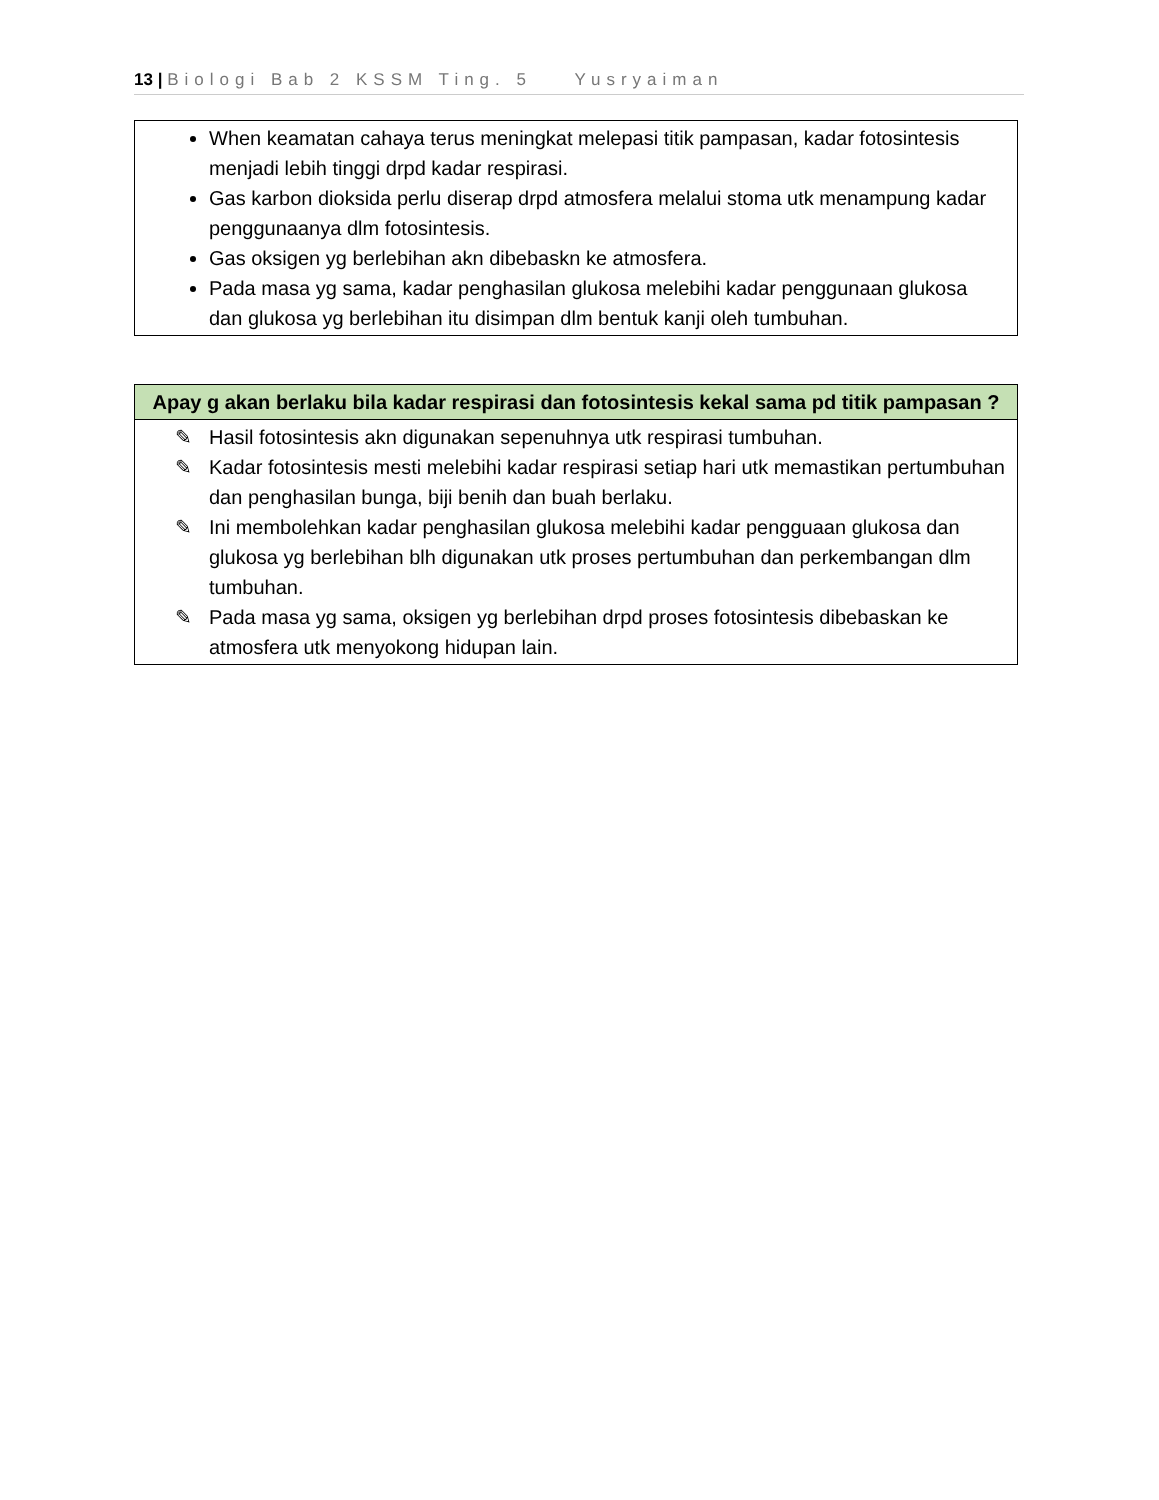13 | Biologi Bab 2 KSSM Ting. 5 Yusryaiman
| When keamatan cahaya terus meningkat melepasi titik pampasan, kadar fotosintesis menjadi lebih tinggi drpd kadar respirasi. Gas karbon dioksida perlu diserap drpd atmosfera melalui stoma utk menampung kadar penggunaanya dlm fotosintesis. Gas oksigen yg berlebihan akn dibebaskn ke atmosfera. Pada masa yg sama, kadar penghasilan glukosa melebihi kadar penggunaan glukosa dan glukosa yg berlebihan itu disimpan dlm bentuk kanji oleh tumbuhan. |
| Apay g akan berlaku bila kadar respirasi dan fotosintesis kekal sama pd titik pampasan ? |
| --- |
| ✎ Hasil fotosintesis akn digunakan sepenuhnya utk respirasi tumbuhan. ✎ Kadar fotosintesis mesti melebihi kadar respirasi setiap hari utk memastikan pertumbuhan dan penghasilan bunga, biji benih dan buah berlaku. ✎ Ini membolehkan kadar penghasilan glukosa melebihi kadar pengguaan glukosa dan glukosa yg berlebihan blh digunakan utk proses pertumbuhan dan perkembangan dlm tumbuhan. ✎ Pada masa yg sama, oksigen yg berlebihan drpd proses fotosintesis dibebaskan ke atmosfera utk menyokong hidupan lain. |